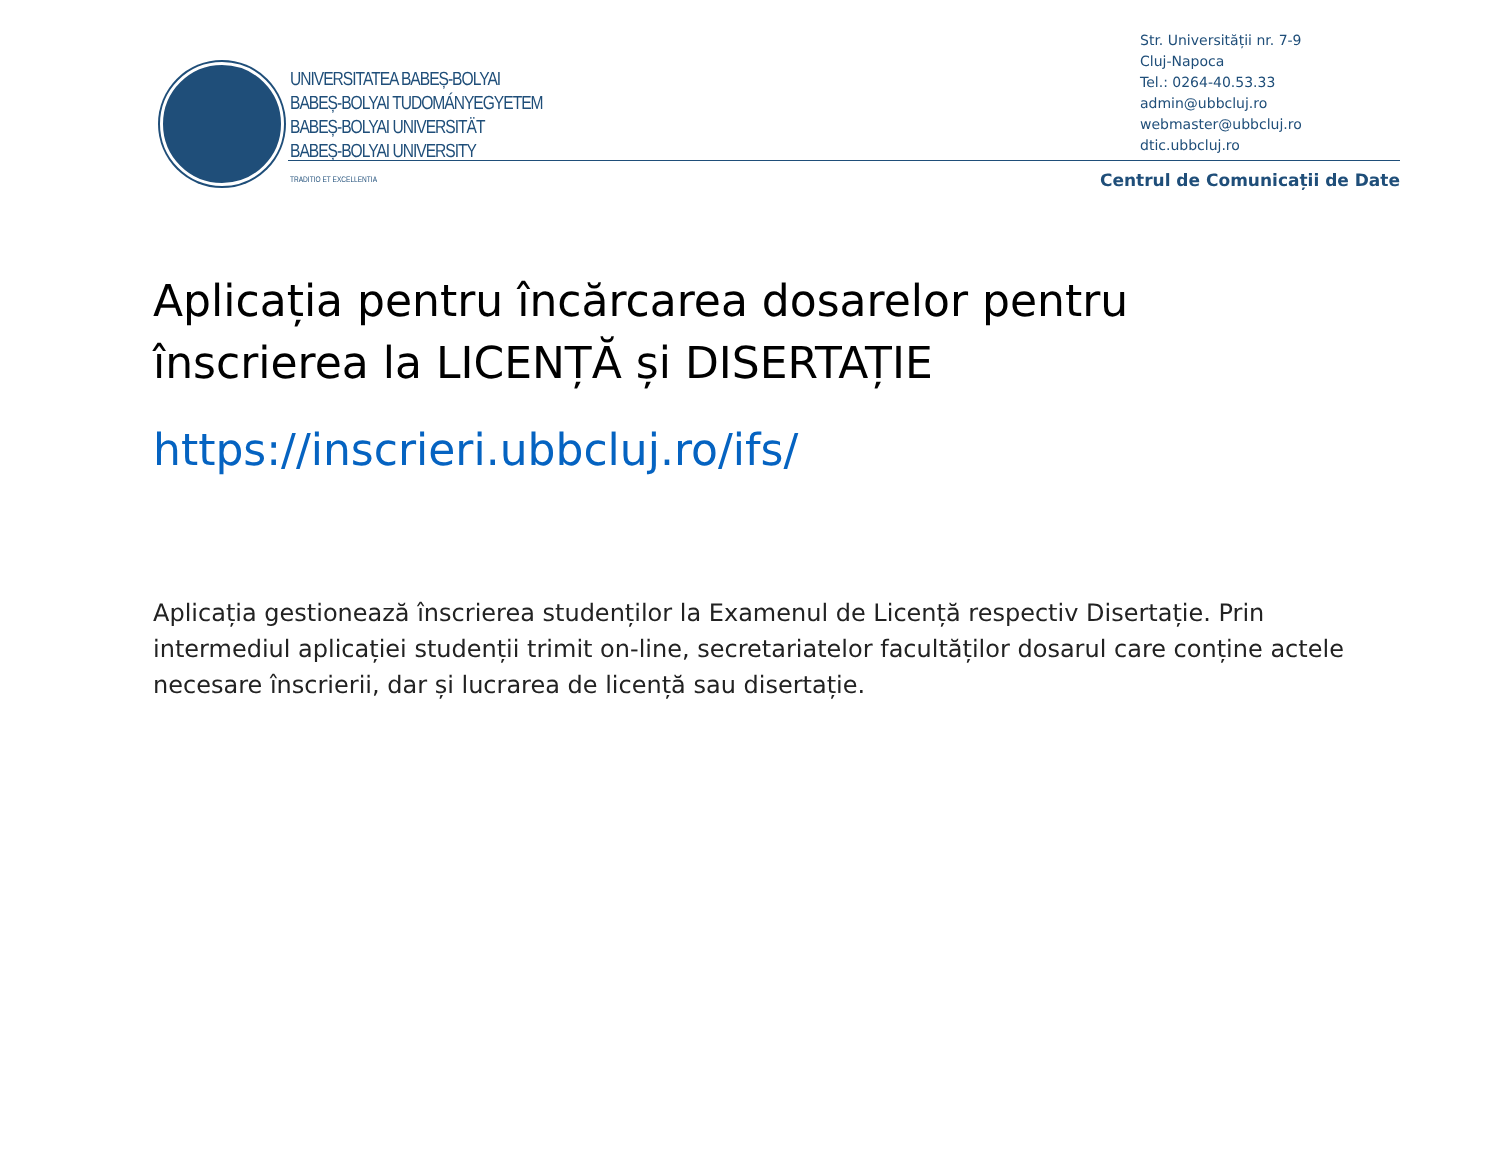UNIVERSITATEA BABEȘ-BOLYAI
BABEȘ-BOLYAI TUDOMÁNYEGYETEM
BABEȘ-BOLYAI UNIVERSITÄT
BABEȘ-BOLYAI UNIVERSITY
TRADITIO ET EXCELLENTIA
Str. Universității nr. 7-9
Cluj-Napoca
Tel.: 0264-40.53.33
admin@ubbcluj.ro
webmaster@ubbcluj.ro
dtic.ubbcluj.ro
Centrul de Comunicații de Date
Aplicația pentru încărcarea dosarelor pentru înscrierea la LICENȚĂ și DISERTAȚIE
https://inscrieri.ubbcluj.ro/ifs/
Aplicația gestionează înscrierea studenților la Examenul de Licență respectiv Disertație. Prin intermediul aplicației studenții trimit on-line, secretariatelor facultăților dosarul care conține actele necesare înscrierii, dar și lucrarea de licență sau disertație.